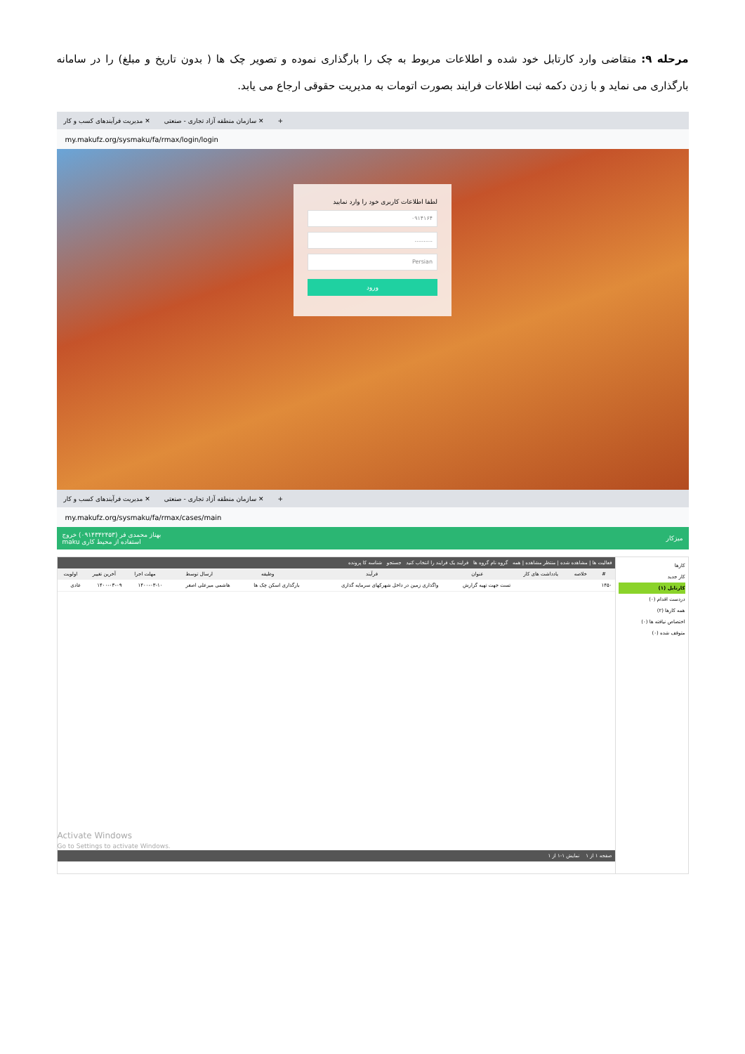مرحله ۹: متقاضی وارد کارتابل خود شده و اطلاعات مربوط به چک را بارگذاری نموده و تصویر چک ها ( بدون تاریخ و مبلغ) را در سامانه بارگذاری می نماید و با زدن دکمه ثبت اطلاعات فرایند بصورت اتومات به مدیریت حقوقی ارجاع می یابد.
مدیریت فرآیندهای کسب و کار ✕ سازمان منطقه آزاد تجاری - صنعتی ✕ +
my.makufz.org/sysmaku/fa/rmax/login/login
لطفا اطلاعات کاربری خود را وارد نمایید
۰۹۱۴۱۶۴
..........
Persian
ورود
مدیریت فرآیندهای کسب و کار ✕ سازمان منطقه آزاد تجاری - صنعتی ✕ +
my.makufz.org/sysmaku/fa/rmax/cases/main
بهناز محمدی فر (۰۹۱۴۳۴۲۴۵۳) خروج
maku استفاده از محیط کاری میزکار
کارها
کار جدید
کارتابل (۱)
دردست اقدام (۰)
همه کارها (۲)
اختصاص نیافته ها (۰)
متوقف شده (۰)
فعالیت ها | مشاهده شده | منتظر مشاهده | همه گروه نام گروه ها فرایند یک فرایند را انتخاب کنید جستجو شناسه کا پرونده
| # | خلاصه | یادداشت های کار | عنوان | فرآیند | وظیفه | ارسال توسط | مهلت اجرا | آخرین تغییر | اولویت |
| --- | --- | --- | --- | --- | --- | --- | --- | --- | --- |
| ۱۴۵۰ | | | تست جهت تهیه گزارش | واگذاری زمین در داخل شهرکهای سرمایه گذاری | بارگذاری اسکن چک ها | هاشمی میرعلی اصغر | ۱۴۰۰-۰۳-۱۰ | ۱۴۰۰-۰۳-۰۹ | عادی |
Activate Windows
Go to Settings to activate Windows.
صفحه ۱ از ۱ نمایش ۱-۱ از ۱